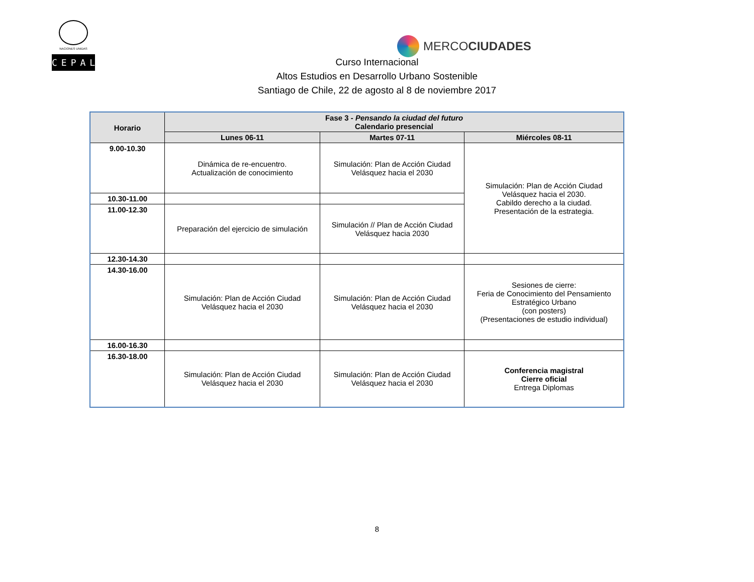NACIONES UNIDAS
CEPAL
MERCOCIUDADES
Curso Internacional
Altos Estudios en Desarrollo Urbano Sostenible
Santiago de Chile, 22 de agosto al 8 de noviembre 2017
| Horario | Fase 3 - Pensando la ciudad del futuro Calendario presencial | | |
| --- | --- | --- | --- |
| | Lunes 06-11 | Martes 07-11 | Miércoles 08-11 |
| 9.00-10.30 | Dinámica de re-encuentro. Actualización de conocimiento | Simulación: Plan de Acción Ciudad Velásquez hacia el 2030 | Simulación: Plan de Acción Ciudad Velásquez hacia el 2030. Cabildo derecho a la ciudad. Presentación de la estrategia. |
| 10.30-11.00 | | | |
| 11.00-12.30 | Preparación del ejercicio de simulación | Simulación // Plan de Acción Ciudad Velásquez hacia 2030 | |
| 12.30-14.30 | | | |
| 14.30-16.00 | Simulación: Plan de Acción Ciudad Velásquez hacia el 2030 | Simulación: Plan de Acción Ciudad Velásquez hacia el 2030 | Sesiones de cierre: Feria de Conocimiento del Pensamiento Estratégico Urbano (con posters) (Presentaciones de estudio individual) |
| 16.00-16.30 | | | |
| 16.30-18.00 | Simulación: Plan de Acción Ciudad Velásquez hacia el 2030 | Simulación: Plan de Acción Ciudad Velásquez hacia el 2030 | Conferencia magistral Cierre oficial Entrega Diplomas |
8